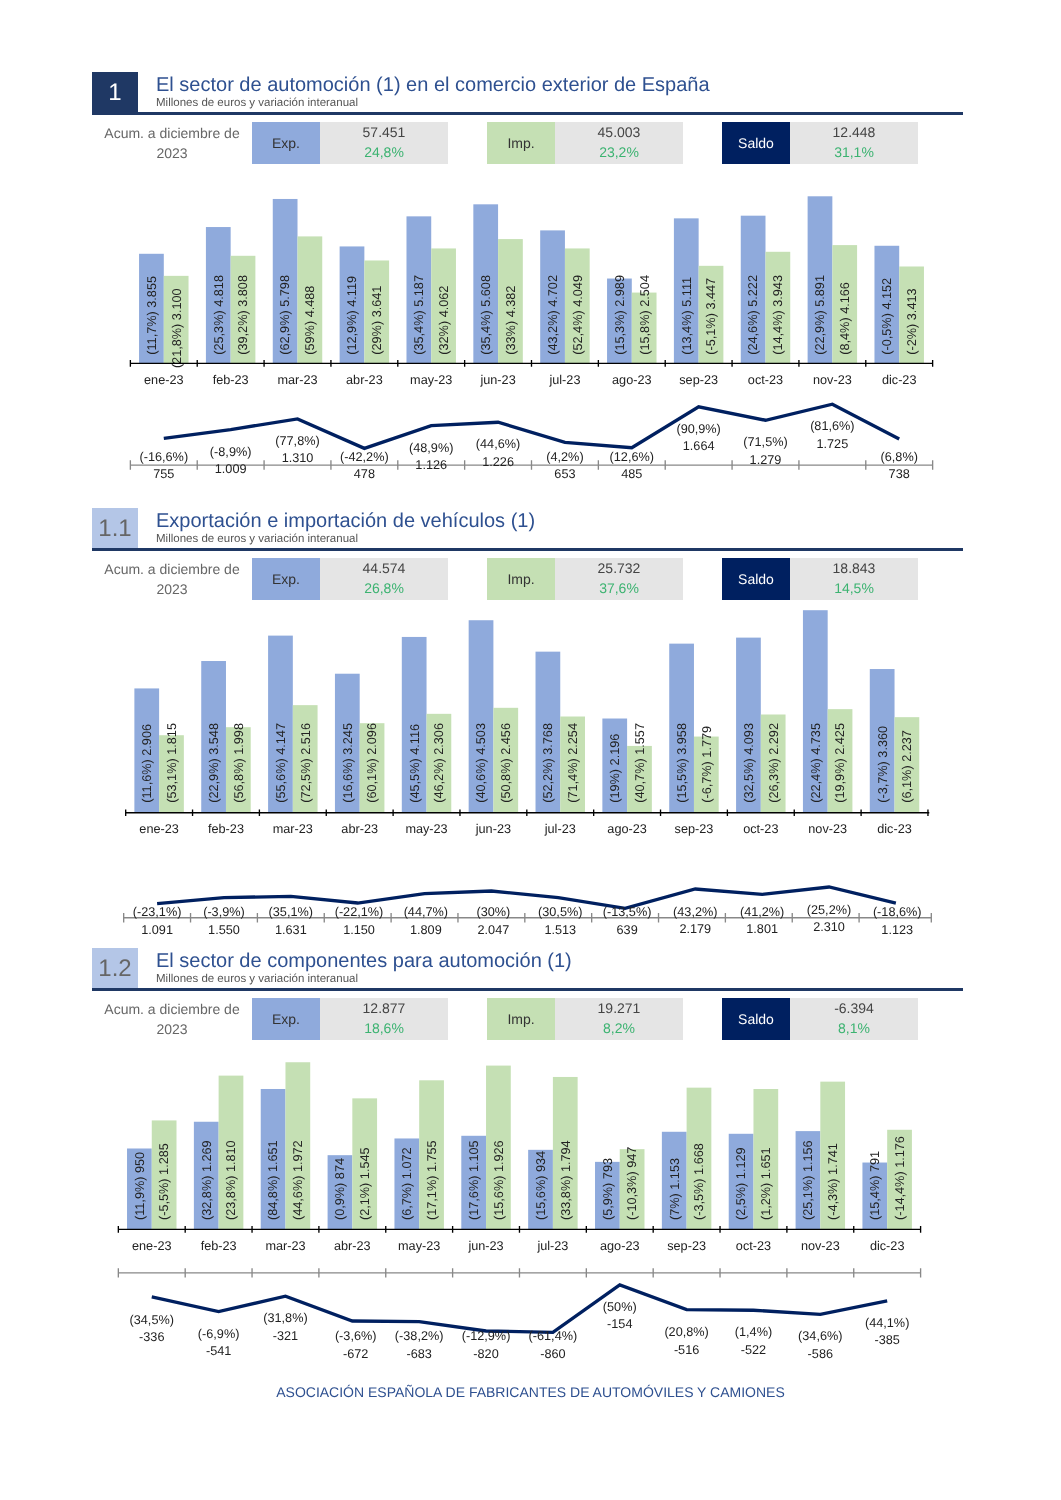1
El sector de automoción (1) en el comercio exterior de España
Millones de euros y variación interanual
Acum. a diciembre de 2023
Exp.
57.451
24,8%
Imp.
45.003
23,2%
Saldo
12.448
31,1%
(11,7%) 3.855
(21,8%) 3.100
(25,3%) 4.818
(39,2%) 3.808
(62,9%) 5.798
(59%) 4.488
(12,9%) 4.119
(29%) 3.641
(35,4%) 5.187
(32%) 4.062
(35,4%) 5.608
(33%) 4.382
(43,2%) 4.702
(52,4%) 4.049
(15,3%) 2.989
(15,8%) 2.504
(13,4%) 5.111
(-5,1%) 3.447
(24,6%) 5.222
(14,4%) 3.943
(22,9%) 5.891
(8,4%) 4.166
(-0,5%) 4.152
(-2%) 3.413
ene-23
feb-23
mar-23
abr-23
may-23
jun-23
jul-23
ago-23
sep-23
oct-23
nov-23
dic-23
(-16,6%)
755
(-8,9%)
1.009
(77,8%)
1.310
(-42,2%)
478
(48,9%)
1.126
(44,6%)
1.226
(4,2%)
653
(12,6%)
485
(90,9%)
1.664
(71,5%)
1.279
(81,6%)
1.725
(6,8%)
738
1.1
Exportación e importación de vehículos (1)
Millones de euros y variación interanual
Acum. a diciembre de 2023
Exp.
44.574
26,8%
Imp.
25.732
37,6%
Saldo
18.843
14,5%
(11,6%) 2.906
(53,1%) 1.815
(22,9%) 3.548
(56,8%) 1.998
(55,6%) 4.147
(72,5%) 2.516
(16,6%) 3.245
(60,1%) 2.096
(45,5%) 4.116
(46,2%) 2.306
(40,6%) 4.503
(50,8%) 2.456
(52,2%) 3.768
(71,4%) 2.254
(19%) 2.196
(40,7%) 1.557
(15,5%) 3.958
(-6,7%) 1.779
(32,5%) 4.093
(26,3%) 2.292
(22,4%) 4.735
(19,9%) 2.425
(-3,7%) 3.360
(6,1%) 2.237
ene-23
feb-23
mar-23
abr-23
may-23
jun-23
jul-23
ago-23
sep-23
oct-23
nov-23
dic-23
(-23,1%)
1.091
(-3,9%)
1.550
(35,1%)
1.631
(-22,1%)
1.150
(44,7%)
1.809
(30%)
2.047
(30,5%)
1.513
(-13,5%)
639
(43,2%)
2.179
(41,2%)
1.801
(25,2%)
2.310
(-18,6%)
1.123
1.2
El sector de componentes para automoción (1)
Millones de euros y variación interanual
Acum. a diciembre de 2023
Exp.
12.877
18,6%
Imp.
19.271
8,2%
Saldo
-6.394
8,1%
(11,9%) 950
(-5,5%) 1.285
(32,8%) 1.269
(23,8%) 1.810
(84,8%) 1.651
(44,6%) 1.972
(0,9%) 874
(2,1%) 1.545
(6,7%) 1.072
(17,1%) 1.755
(17,6%) 1.105
(15,6%) 1.926
(15,6%) 934
(33,8%) 1.794
(5,9%) 793
(-10,3%) 947
(7%) 1.153
(-3,5%) 1.668
(2,5%) 1.129
(1,2%) 1.651
(25,1%) 1.156
(-4,3%) 1.741
(15,4%) 791
(-14,4%) 1.176
ene-23
feb-23
mar-23
abr-23
may-23
jun-23
jul-23
ago-23
sep-23
oct-23
nov-23
dic-23
(34,5%)
-336
(-6,9%)
-541
(31,8%)
-321
(-3,6%)
-672
(-38,2%)
-683
(-12,9%)
-820
(-61,4%)
-860
(50%)
-154
(20,8%)
-516
(1,4%)
-522
(34,6%)
-586
(44,1%)
-385
ASOCIACIÓN ESPAÑOLA DE FABRICANTES DE AUTOMÓVILES Y CAMIONES